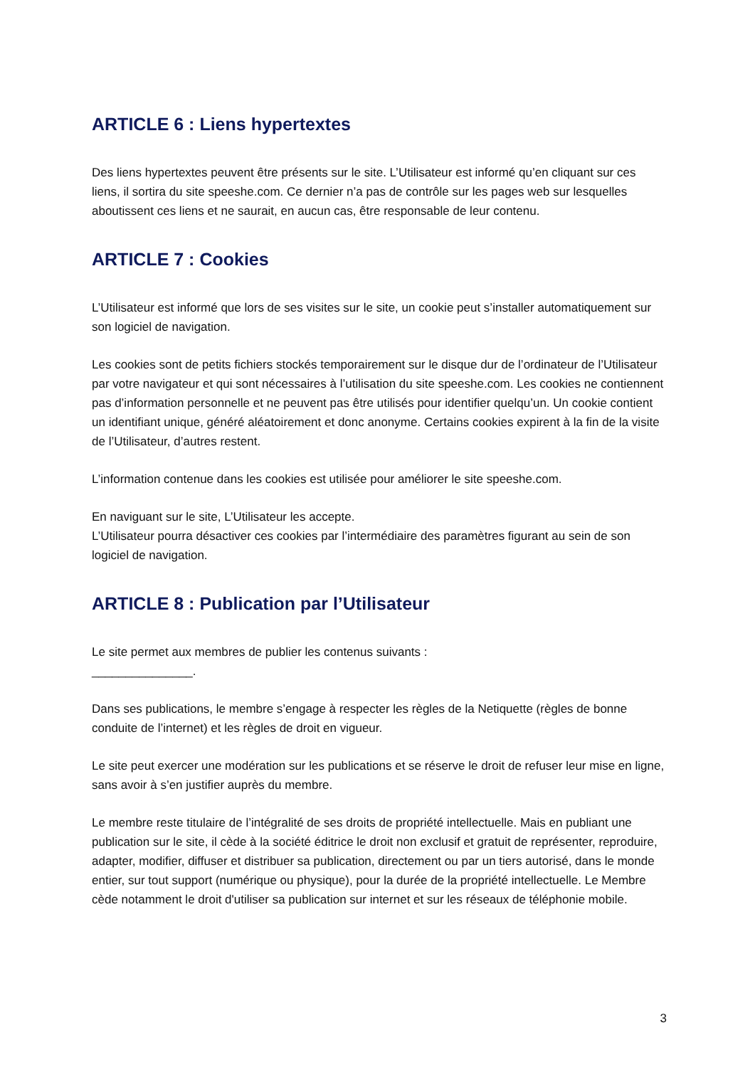ARTICLE 6 : Liens hypertextes
Des liens hypertextes peuvent être présents sur le site. L’Utilisateur est informé qu’en cliquant sur ces liens, il sortira du site speeshe.com. Ce dernier n’a pas de contrôle sur les pages web sur lesquelles aboutissent ces liens et ne saurait, en aucun cas, être responsable de leur contenu.
ARTICLE 7 : Cookies
L’Utilisateur est informé que lors de ses visites sur le site, un cookie peut s’installer automatiquement sur son logiciel de navigation.
Les cookies sont de petits fichiers stockés temporairement sur le disque dur de l’ordinateur de l’Utilisateur par votre navigateur et qui sont nécessaires à l’utilisation du site speeshe.com. Les cookies ne contiennent pas d’information personnelle et ne peuvent pas être utilisés pour identifier quelqu’un. Un cookie contient un identifiant unique, généré aléatoirement et donc anonyme. Certains cookies expirent à la fin de la visite de l’Utilisateur, d’autres restent.
L’information contenue dans les cookies est utilisée pour améliorer le site speeshe.com.
En naviguant sur le site, L’Utilisateur les accepte.
L’Utilisateur pourra désactiver ces cookies par l’intermédiaire des paramètres figurant au sein de son logiciel de navigation.
ARTICLE 8 : Publication par l’Utilisateur
Le site permet aux membres de publier les contenus suivants :
_______________.
Dans ses publications, le membre s’engage à respecter les règles de la Netiquette (règles de bonne conduite de l’internet) et les règles de droit en vigueur.
Le site peut exercer une modération sur les publications et se réserve le droit de refuser leur mise en ligne, sans avoir à s’en justifier auprès du membre.
Le membre reste titulaire de l’intégralité de ses droits de propriété intellectuelle. Mais en publiant une publication sur le site, il cède à la société éditrice le droit non exclusif et gratuit de représenter, reproduire, adapter, modifier, diffuser et distribuer sa publication, directement ou par un tiers autorisé, dans le monde entier, sur tout support (numérique ou physique), pour la durée de la propriété intellectuelle. Le Membre cède notamment le droit d'utiliser sa publication sur internet et sur les réseaux de téléphonie mobile.
3